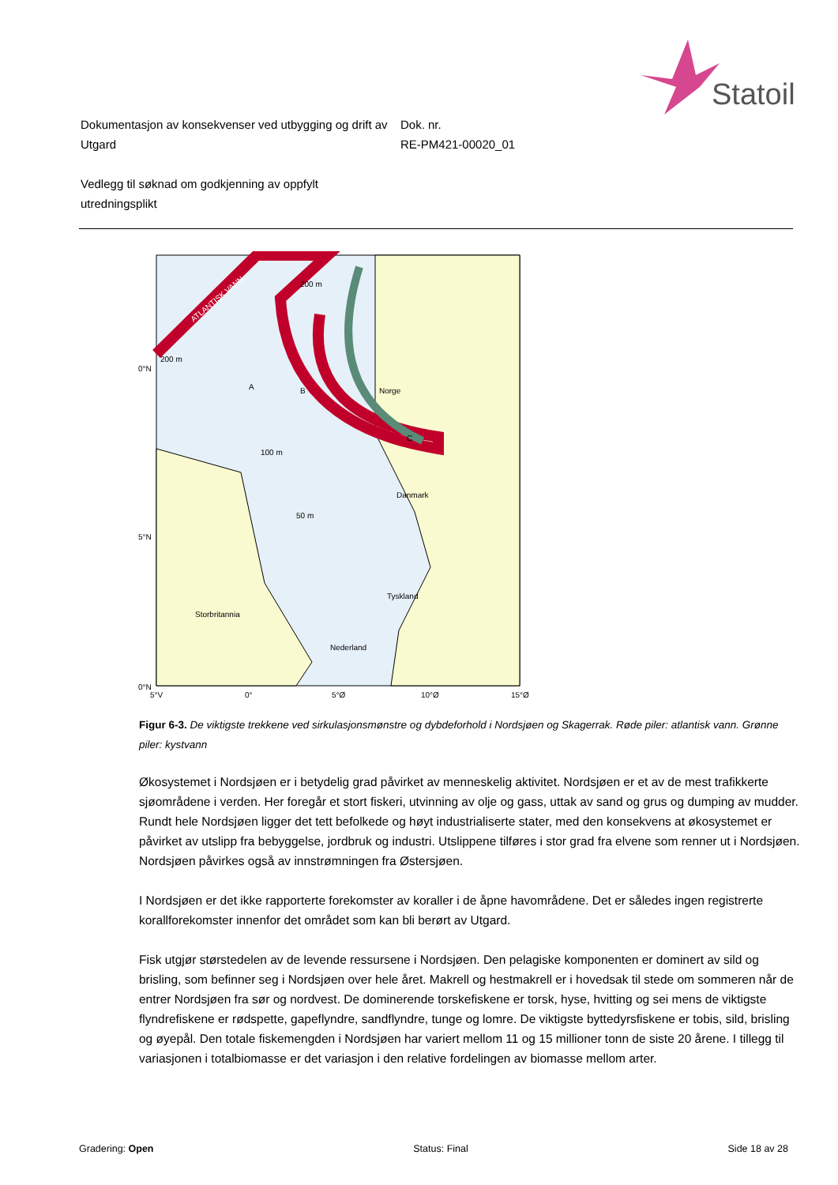Statoil
Dokumentasjon av konsekvenser ved utbygging og drift av Utgard
Dok. nr.
RE-PM421-00020_01
Vedlegg til søknad om godkjenning av oppfylt utredningsplikt
Norge
Danmark
Tyskland
Storbritannia
Nederland
0°N
5°N
0°N
5°V
0°
5°Ø
10°Ø
15°Ø
ATLANTISK VANN
A
B
C
200 m
200 m
100 m
50 m
Figur 6-3. De viktigste trekkene ved sirkulasjonsmønstre og dybdeforhold i Nordsjøen og Skagerrak. Røde piler: atlantisk vann. Grønne piler: kystvann
Økosystemet i Nordsjøen er i betydelig grad påvirket av menneskelig aktivitet. Nordsjøen er et av de mest trafikkerte sjøområdene i verden. Her foregår et stort fiskeri, utvinning av olje og gass, uttak av sand og grus og dumping av mudder. Rundt hele Nordsjøen ligger det tett befolkede og høyt industrialiserte stater, med den konsekvens at økosystemet er påvirket av utslipp fra bebyggelse, jordbruk og industri. Utslippene tilføres i stor grad fra elvene som renner ut i Nordsjøen. Nordsjøen påvirkes også av innstrømningen fra Østersjøen.
I Nordsjøen er det ikke rapporterte forekomster av koraller i de åpne havområdene. Det er således ingen registrerte korallforekomster innenfor det området som kan bli berørt av Utgard.
Fisk utgjør størstedelen av de levende ressursene i Nordsjøen. Den pelagiske komponenten er dominert av sild og brisling, som befinner seg i Nordsjøen over hele året. Makrell og hestmakrell er i hovedsak til stede om sommeren når de entrer Nordsjøen fra sør og nordvest. De dominerende torskefiskene er torsk, hyse, hvitting og sei mens de viktigste flyndrefiskene er rødspette, gapeflyndre, sandflyndre, tunge og lomre. De viktigste byttedyrsfiskene er tobis, sild, brisling og øyepål. Den totale fiskemengden i Nordsjøen har variert mellom 11 og 15 millioner tonn de siste 20 årene. I tillegg til variasjonen i totalbiomasse er det variasjon i den relative fordelingen av biomasse mellom arter.
Gradering: Open Status: Final Side 18 av 28